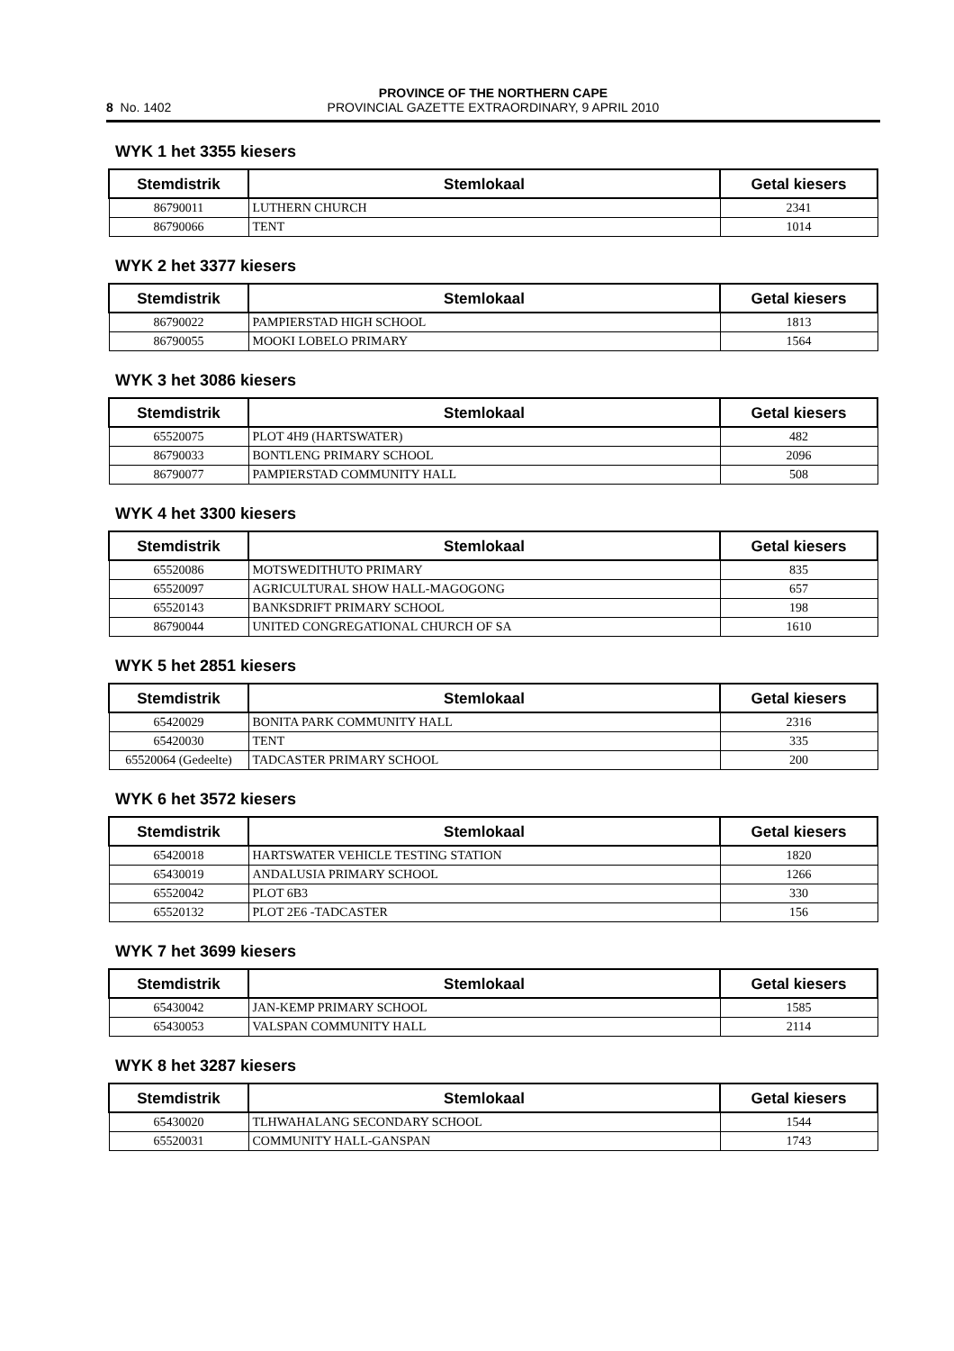8 No. 1402
PROVINCE OF THE NORTHERN CAPE
PROVINCIAL GAZETTE EXTRAORDINARY, 9 APRIL 2010
WYK 1 het 3355 kiesers
| Stemdistrik | Stemlokaal | Getal kiesers |
| --- | --- | --- |
| 86790011 | LUTHERN CHURCH | 2341 |
| 86790066 | TENT | 1014 |
WYK 2 het 3377 kiesers
| Stemdistrik | Stemlokaal | Getal kiesers |
| --- | --- | --- |
| 86790022 | PAMPIERSTAD HIGH SCHOOL | 1813 |
| 86790055 | MOOKI LOBELO PRIMARY | 1564 |
WYK 3 het 3086 kiesers
| Stemdistrik | Stemlokaal | Getal kiesers |
| --- | --- | --- |
| 65520075 | PLOT 4H9 (HARTSWATER) | 482 |
| 86790033 | BONTLENG PRIMARY SCHOOL | 2096 |
| 86790077 | PAMPIERSTAD COMMUNITY HALL | 508 |
WYK 4 het 3300 kiesers
| Stemdistrik | Stemlokaal | Getal kiesers |
| --- | --- | --- |
| 65520086 | MOTSWEDITHUTO PRIMARY | 835 |
| 65520097 | AGRICULTURAL SHOW HALL-MAGOGONG | 657 |
| 65520143 | BANKSDRIFT PRIMARY SCHOOL | 198 |
| 86790044 | UNITED CONGREGATIONAL CHURCH OF SA | 1610 |
WYK 5 het 2851 kiesers
| Stemdistrik | Stemlokaal | Getal kiesers |
| --- | --- | --- |
| 65420029 | BONITA PARK COMMUNITY HALL | 2316 |
| 65420030 | TENT | 335 |
| 65520064 (Gedeelte) | TADCASTER PRIMARY SCHOOL | 200 |
WYK 6 het 3572 kiesers
| Stemdistrik | Stemlokaal | Getal kiesers |
| --- | --- | --- |
| 65420018 | HARTSWATER VEHICLE TESTING STATION | 1820 |
| 65430019 | ANDALUSIA PRIMARY SCHOOL | 1266 |
| 65520042 | PLOT 6B3 | 330 |
| 65520132 | PLOT 2E6 -TADCASTER | 156 |
WYK 7 het 3699 kiesers
| Stemdistrik | Stemlokaal | Getal kiesers |
| --- | --- | --- |
| 65430042 | JAN-KEMP PRIMARY SCHOOL | 1585 |
| 65430053 | VALSPAN COMMUNITY HALL | 2114 |
WYK 8 het 3287 kiesers
| Stemdistrik | Stemlokaal | Getal kiesers |
| --- | --- | --- |
| 65430020 | TLHWAHALANG SECONDARY SCHOOL | 1544 |
| 65520031 | COMMUNITY HALL-GANSPAN | 1743 |